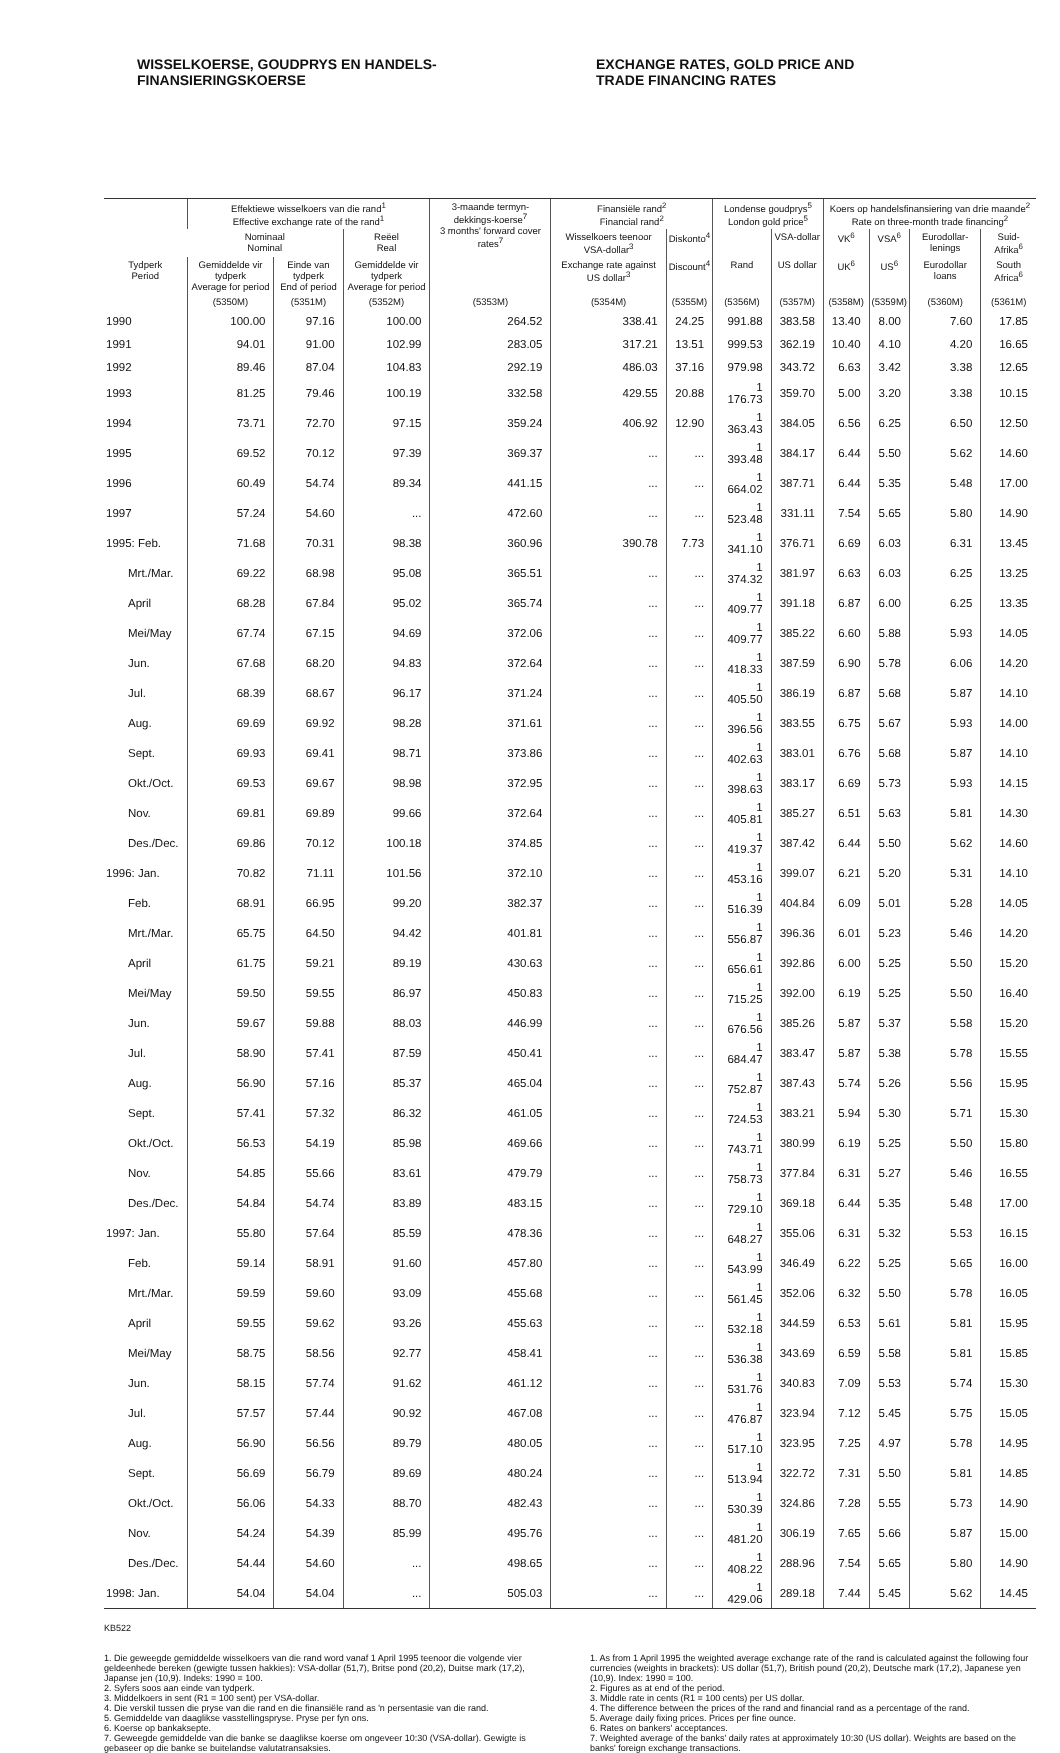WISSELKOERSE, GOUDPRYS EN HANDELS-
FINANSIERINGSKOERSE
EXCHANGE RATES, GOLD PRICE AND
TRADE FINANCING RATES
| | Effektiewe wisselkoers van die rand<sup>1</sup> Effective exchange rate of the rand<sup>1</sup> | | | 3-maande termyn-dekkings-koerse<sup>7</sup> 3 months' forward cover rates<sup>7</sup> | Finansiële rand<sup>2</sup> Financial rand<sup>2</sup> | | Londense goudprys<sup>5</sup> London gold price<sup>5</sup> | | Koers op handelsfinansiering van drie maande<sup>2</sup> Rate on three-month trade financing<sup>2</sup> | | | |
| --- | --- | --- | --- | --- | --- | --- | --- | --- | --- | --- | --- | --- |
| | Nominaal Nominal | | Reëel Real | | Wisselkoers teenoor VSA-dollar<sup>3</sup> | Diskonto<sup>4</sup> | | VSA-dollar | VK<sup>6</sup> | VSA<sup>6</sup> | Eurodollar-lenings | Suid-Afrika<sup>6</sup> |
| Tydperk Period | Gemiddelde vir tydperk Average for period | Einde van tydperk End of period | Gemiddelde vir tydperk Average for period | | Exchange rate against US dollar<sup>3</sup> | Discount<sup>4</sup> | Rand | US dollar | UK<sup>6</sup> | US<sup>6</sup> | Eurodollar loans | South Africa<sup>6</sup> |
| | (5350M) | (5351M) | (5352M) | (5353M) | (5354M) | (5355M) | (5356M) | (5357M) | (5358M) | (5359M) | (5360M) | (5361M) |
| 1990 | 100.00 | 97.16 | 100.00 | 264.52 | 338.41 | 24.25 | 991.88 | 383.58 | 13.40 | 8.00 | 7.60 | 17.85 |
| 1991 | 94.01 | 91.00 | 102.99 | 283.05 | 317.21 | 13.51 | 999.53 | 362.19 | 10.40 | 4.10 | 4.20 | 16.65 |
| 1992 | 89.46 | 87.04 | 104.83 | 292.19 | 486.03 | 37.16 | 979.98 | 343.72 | 6.63 | 3.42 | 3.38 | 12.65 |
| 1993 | 81.25 | 79.46 | 100.19 | 332.58 | 429.55 | 20.88 | 1 176.73 | 359.70 | 5.00 | 3.20 | 3.38 | 10.15 |
| 1994 | 73.71 | 72.70 | 97.15 | 359.24 | 406.92 | 12.90 | 1 363.43 | 384.05 | 6.56 | 6.25 | 6.50 | 12.50 |
| 1995 | 69.52 | 70.12 | 97.39 | 369.37 | ... | ... | 1 393.48 | 384.17 | 6.44 | 5.50 | 5.62 | 14.60 |
| 1996 | 60.49 | 54.74 | 89.34 | 441.15 | ... | ... | 1 664.02 | 387.71 | 6.44 | 5.35 | 5.48 | 17.00 |
| 1997 | 57.24 | 54.60 | ... | 472.60 | ... | ... | 1 523.48 | 331.11 | 7.54 | 5.65 | 5.80 | 14.90 |
| 1995: Feb. | 71.68 | 70.31 | 98.38 | 360.96 | 390.78 | 7.73 | 1 341.10 | 376.71 | 6.69 | 6.03 | 6.31 | 13.45 |
| Mrt./Mar. | 69.22 | 68.98 | 95.08 | 365.51 | ... | ... | 1 374.32 | 381.97 | 6.63 | 6.03 | 6.25 | 13.25 |
| April | 68.28 | 67.84 | 95.02 | 365.74 | ... | ... | 1 409.77 | 391.18 | 6.87 | 6.00 | 6.25 | 13.35 |
| Mei/May | 67.74 | 67.15 | 94.69 | 372.06 | ... | ... | 1 409.77 | 385.22 | 6.60 | 5.88 | 5.93 | 14.05 |
| Jun. | 67.68 | 68.20 | 94.83 | 372.64 | ... | ... | 1 418.33 | 387.59 | 6.90 | 5.78 | 6.06 | 14.20 |
| Jul. | 68.39 | 68.67 | 96.17 | 371.24 | ... | ... | 1 405.50 | 386.19 | 6.87 | 5.68 | 5.87 | 14.10 |
| Aug. | 69.69 | 69.92 | 98.28 | 371.61 | ... | ... | 1 396.56 | 383.55 | 6.75 | 5.67 | 5.93 | 14.00 |
| Sept. | 69.93 | 69.41 | 98.71 | 373.86 | ... | ... | 1 402.63 | 383.01 | 6.76 | 5.68 | 5.87 | 14.10 |
| Okt./Oct. | 69.53 | 69.67 | 98.98 | 372.95 | ... | ... | 1 398.63 | 383.17 | 6.69 | 5.73 | 5.93 | 14.15 |
| Nov. | 69.81 | 69.89 | 99.66 | 372.64 | ... | ... | 1 405.81 | 385.27 | 6.51 | 5.63 | 5.81 | 14.30 |
| Des./Dec. | 69.86 | 70.12 | 100.18 | 374.85 | ... | ... | 1 419.37 | 387.42 | 6.44 | 5.50 | 5.62 | 14.60 |
| 1996: Jan. | 70.82 | 71.11 | 101.56 | 372.10 | ... | ... | 1 453.16 | 399.07 | 6.21 | 5.20 | 5.31 | 14.10 |
| Feb. | 68.91 | 66.95 | 99.20 | 382.37 | ... | ... | 1 516.39 | 404.84 | 6.09 | 5.01 | 5.28 | 14.05 |
| Mrt./Mar. | 65.75 | 64.50 | 94.42 | 401.81 | ... | ... | 1 556.87 | 396.36 | 6.01 | 5.23 | 5.46 | 14.20 |
| April | 61.75 | 59.21 | 89.19 | 430.63 | ... | ... | 1 656.61 | 392.86 | 6.00 | 5.25 | 5.50 | 15.20 |
| Mei/May | 59.50 | 59.55 | 86.97 | 450.83 | ... | ... | 1 715.25 | 392.00 | 6.19 | 5.25 | 5.50 | 16.40 |
| Jun. | 59.67 | 59.88 | 88.03 | 446.99 | ... | ... | 1 676.56 | 385.26 | 5.87 | 5.37 | 5.58 | 15.20 |
| Jul. | 58.90 | 57.41 | 87.59 | 450.41 | ... | ... | 1 684.47 | 383.47 | 5.87 | 5.38 | 5.78 | 15.55 |
| Aug. | 56.90 | 57.16 | 85.37 | 465.04 | ... | ... | 1 752.87 | 387.43 | 5.74 | 5.26 | 5.56 | 15.95 |
| Sept. | 57.41 | 57.32 | 86.32 | 461.05 | ... | ... | 1 724.53 | 383.21 | 5.94 | 5.30 | 5.71 | 15.30 |
| Okt./Oct. | 56.53 | 54.19 | 85.98 | 469.66 | ... | ... | 1 743.71 | 380.99 | 6.19 | 5.25 | 5.50 | 15.80 |
| Nov. | 54.85 | 55.66 | 83.61 | 479.79 | ... | ... | 1 758.73 | 377.84 | 6.31 | 5.27 | 5.46 | 16.55 |
| Des./Dec. | 54.84 | 54.74 | 83.89 | 483.15 | ... | ... | 1 729.10 | 369.18 | 6.44 | 5.35 | 5.48 | 17.00 |
| 1997: Jan. | 55.80 | 57.64 | 85.59 | 478.36 | ... | ... | 1 648.27 | 355.06 | 6.31 | 5.32 | 5.53 | 16.15 |
| Feb. | 59.14 | 58.91 | 91.60 | 457.80 | ... | ... | 1 543.99 | 346.49 | 6.22 | 5.25 | 5.65 | 16.00 |
| Mrt./Mar. | 59.59 | 59.60 | 93.09 | 455.68 | ... | ... | 1 561.45 | 352.06 | 6.32 | 5.50 | 5.78 | 16.05 |
| April | 59.55 | 59.62 | 93.26 | 455.63 | ... | ... | 1 532.18 | 344.59 | 6.53 | 5.61 | 5.81 | 15.95 |
| Mei/May | 58.75 | 58.56 | 92.77 | 458.41 | ... | ... | 1 536.38 | 343.69 | 6.59 | 5.58 | 5.81 | 15.85 |
| Jun. | 58.15 | 57.74 | 91.62 | 461.12 | ... | ... | 1 531.76 | 340.83 | 7.09 | 5.53 | 5.74 | 15.30 |
| Jul. | 57.57 | 57.44 | 90.92 | 467.08 | ... | ... | 1 476.87 | 323.94 | 7.12 | 5.45 | 5.75 | 15.05 |
| Aug. | 56.90 | 56.56 | 89.79 | 480.05 | ... | ... | 1 517.10 | 323.95 | 7.25 | 4.97 | 5.78 | 14.95 |
| Sept. | 56.69 | 56.79 | 89.69 | 480.24 | ... | ... | 1 513.94 | 322.72 | 7.31 | 5.50 | 5.81 | 14.85 |
| Okt./Oct. | 56.06 | 54.33 | 88.70 | 482.43 | ... | ... | 1 530.39 | 324.86 | 7.28 | 5.55 | 5.73 | 14.90 |
| Nov. | 54.24 | 54.39 | 85.99 | 495.76 | ... | ... | 1 481.20 | 306.19 | 7.65 | 5.66 | 5.87 | 15.00 |
| Des./Dec. | 54.44 | 54.60 | ... | 498.65 | ... | ... | 1 408.22 | 288.96 | 7.54 | 5.65 | 5.80 | 14.90 |
| 1998: Jan. | 54.04 | 54.04 | ... | 505.03 | ... | ... | 1 429.06 | 289.18 | 7.44 | 5.45 | 5.62 | 14.45 |
KB522
1. Die geweegde gemiddelde wisselkoers van die rand word vanaf 1 April 1995 teenoor die volgende vier geldeenhede bereken (gewigte tussen hakkies): VSA-dollar (51,7), Britse pond (20,2), Duitse mark (17,2), Japanse jen (10,9). Indeks: 1990 = 100.
2. Syfers soos aan einde van tydperk.
3. Middelkoers in sent (R1 = 100 sent) per VSA-dollar.
4. Die verskil tussen die pryse van die rand en die finansiële rand as 'n persentasie van die rand.
5. Gemiddelde van daaglikse vasstellingspryse. Pryse per fyn ons.
6. Koerse op bankaksepte.
7. Geweegde gemiddelde van die banke se daaglikse koerse om ongeveer 10:30 (VSA-dollar). Gewigte is gebaseer op die banke se buitelandse valutatransaksies.
1. As from 1 April 1995 the weighted average exchange rate of the rand is calculated against the following four currencies (weights in brackets): US dollar (51,7), British pound (20,2), Deutsche mark (17,2), Japanese yen (10,9). Index: 1990 = 100.
2. Figures as at end of the period.
3. Middle rate in cents (R1 = 100 cents) per US dollar.
4. The difference between the prices of the rand and financial rand as a percentage of the rand.
5. Average daily fixing prices. Prices per fine ounce.
6. Rates on bankers' acceptances.
7. Weighted average of the banks' daily rates at approximately 10:30 (US dollar). Weights are based on the banks' foreign exchange transactions.